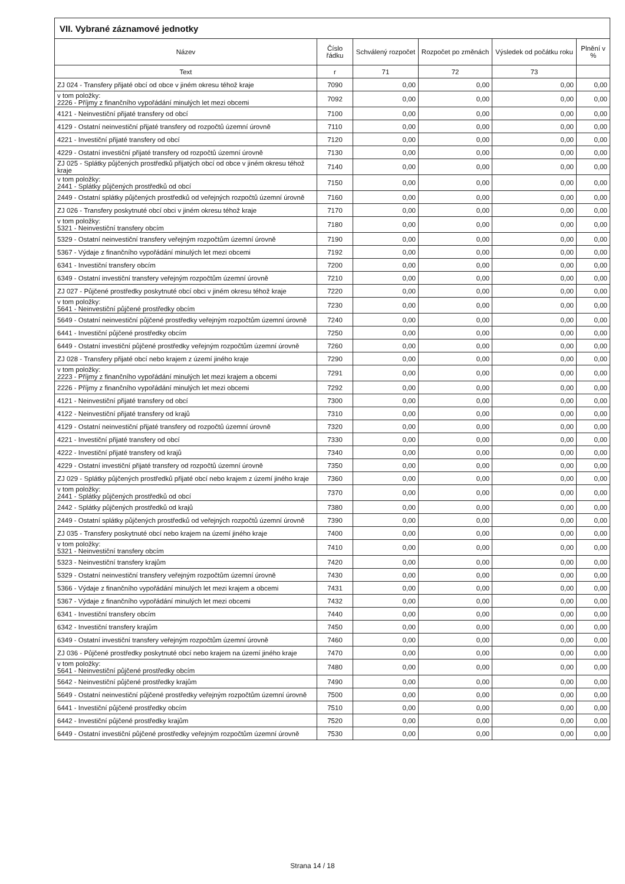| VII. Vybrané záznamové jednotky | | | | | |
| --- | --- | --- | --- | --- | --- |
| Název | Číslo řádku | Schválený rozpočet | Rozpočet po změnách | Výsledek od počátku roku | Plnění v % |
| Text | r | 71 | 72 | 73 | |
| ZJ 024 - Transfery přijaté obcí od obce v jiném okresu téhož kraje | 7090 | 0,00 | 0,00 | 0,00 | 0,00 |
| v tom položky: 2226 - Příjmy z finančního vypořádání minulých let mezi obcemi | 7092 | 0,00 | 0,00 | 0,00 | 0,00 |
| 4121 - Neinvestiční přijaté transfery od obcí | 7100 | 0,00 | 0,00 | 0,00 | 0,00 |
| 4129 - Ostatní neinvestiční přijaté transfery od rozpočtů územní úrovně | 7110 | 0,00 | 0,00 | 0,00 | 0,00 |
| 4221 - Investiční přijaté transfery od obcí | 7120 | 0,00 | 0,00 | 0,00 | 0,00 |
| 4229 - Ostatní investiční přijaté transfery od rozpočtů územní úrovně | 7130 | 0,00 | 0,00 | 0,00 | 0,00 |
| ZJ 025 - Splátky půjčených prostředků přijatých obcí od obce v jiném okresu téhož kraje | 7140 | 0,00 | 0,00 | 0,00 | 0,00 |
| v tom položky: 2441 - Splátky půjčených prostředků od obcí | 7150 | 0,00 | 0,00 | 0,00 | 0,00 |
| 2449 - Ostatní splátky půjčených prostředků od veřejných rozpočtů územní úrovně | 7160 | 0,00 | 0,00 | 0,00 | 0,00 |
| ZJ 026 - Transfery poskytnuté obcí obci v jiném okresu téhož kraje | 7170 | 0,00 | 0,00 | 0,00 | 0,00 |
| v tom položky: 5321 - Neinvestiční transfery obcím | 7180 | 0,00 | 0,00 | 0,00 | 0,00 |
| 5329 - Ostatní neinvestiční transfery veřejným rozpočtům územní úrovně | 7190 | 0,00 | 0,00 | 0,00 | 0,00 |
| 5367 - Výdaje z finančního vypořádání minulých let mezi obcemi | 7192 | 0,00 | 0,00 | 0,00 | 0,00 |
| 6341 - Investiční transfery obcím | 7200 | 0,00 | 0,00 | 0,00 | 0,00 |
| 6349 - Ostatní investiční transfery veřejným rozpočtům územní úrovně | 7210 | 0,00 | 0,00 | 0,00 | 0,00 |
| ZJ 027 - Půjčené prostředky poskytnuté obcí obci v jiném okresu téhož kraje | 7220 | 0,00 | 0,00 | 0,00 | 0,00 |
| v tom položky: 5641 - Neinvestiční půjčené prostředky obcím | 7230 | 0,00 | 0,00 | 0,00 | 0,00 |
| 5649 - Ostatní neinvestiční půjčené prostředky veřejným rozpočtům územní úrovně | 7240 | 0,00 | 0,00 | 0,00 | 0,00 |
| 6441 - Investiční půjčené prostředky obcím | 7250 | 0,00 | 0,00 | 0,00 | 0,00 |
| 6449 - Ostatní investiční půjčené prostředky veřejným rozpočtům územní úrovně | 7260 | 0,00 | 0,00 | 0,00 | 0,00 |
| ZJ 028 - Transfery přijaté obcí nebo krajem z území jiného kraje | 7290 | 0,00 | 0,00 | 0,00 | 0,00 |
| v tom položky: 2223 - Příjmy z finančního vypořádání minulých let mezi krajem a obcemi | 7291 | 0,00 | 0,00 | 0,00 | 0,00 |
| 2226 - Příjmy z finančního vypořádání minulých let mezi obcemi | 7292 | 0,00 | 0,00 | 0,00 | 0,00 |
| 4121 - Neinvestiční přijaté transfery od obcí | 7300 | 0,00 | 0,00 | 0,00 | 0,00 |
| 4122 - Neinvestiční přijaté transfery od krajů | 7310 | 0,00 | 0,00 | 0,00 | 0,00 |
| 4129 - Ostatní neinvestiční přijaté transfery od rozpočtů územní úrovně | 7320 | 0,00 | 0,00 | 0,00 | 0,00 |
| 4221 - Investiční přijaté transfery od obcí | 7330 | 0,00 | 0,00 | 0,00 | 0,00 |
| 4222 - Investiční přijaté transfery od krajů | 7340 | 0,00 | 0,00 | 0,00 | 0,00 |
| 4229 - Ostatní investiční přijaté transfery od rozpočtů územní úrovně | 7350 | 0,00 | 0,00 | 0,00 | 0,00 |
| ZJ 029 - Splátky půjčených prostředků přijaté obcí nebo krajem z území jiného kraje | 7360 | 0,00 | 0,00 | 0,00 | 0,00 |
| v tom položky: 2441 - Splátky půjčených prostředků od obcí | 7370 | 0,00 | 0,00 | 0,00 | 0,00 |
| 2442 - Splátky půjčených prostředků od krajů | 7380 | 0,00 | 0,00 | 0,00 | 0,00 |
| 2449 - Ostatní splátky půjčených prostředků od veřejných rozpočtů územní úrovně | 7390 | 0,00 | 0,00 | 0,00 | 0,00 |
| ZJ 035 - Transfery poskytnuté obcí nebo krajem na území jiného kraje | 7400 | 0,00 | 0,00 | 0,00 | 0,00 |
| v tom položky: 5321 - Neinvestiční transfery obcím | 7410 | 0,00 | 0,00 | 0,00 | 0,00 |
| 5323 - Neinvestiční transfery krajům | 7420 | 0,00 | 0,00 | 0,00 | 0,00 |
| 5329 - Ostatní neinvestiční transfery veřejným rozpočtům územní úrovně | 7430 | 0,00 | 0,00 | 0,00 | 0,00 |
| 5366 - Výdaje z finančního vypořádání minulých let mezi krajem a obcemi | 7431 | 0,00 | 0,00 | 0,00 | 0,00 |
| 5367 - Výdaje z finančního vypořádání minulých let mezi obcemi | 7432 | 0,00 | 0,00 | 0,00 | 0,00 |
| 6341 - Investiční transfery obcím | 7440 | 0,00 | 0,00 | 0,00 | 0,00 |
| 6342 - Investiční transfery krajům | 7450 | 0,00 | 0,00 | 0,00 | 0,00 |
| 6349 - Ostatní investiční transfery veřejným rozpočtům územní úrovně | 7460 | 0,00 | 0,00 | 0,00 | 0,00 |
| ZJ 036 - Půjčené prostředky poskytnuté obcí nebo krajem na území jiného kraje | 7470 | 0,00 | 0,00 | 0,00 | 0,00 |
| v tom položky: 5641 - Neinvestiční půjčené prostředky obcím | 7480 | 0,00 | 0,00 | 0,00 | 0,00 |
| 5642 - Neinvestiční půjčené prostředky krajům | 7490 | 0,00 | 0,00 | 0,00 | 0,00 |
| 5649 - Ostatní neinvestiční půjčené prostředky veřejným rozpočtům územní úrovně | 7500 | 0,00 | 0,00 | 0,00 | 0,00 |
| 6441 - Investiční půjčené prostředky obcím | 7510 | 0,00 | 0,00 | 0,00 | 0,00 |
| 6442 - Investiční půjčené prostředky krajům | 7520 | 0,00 | 0,00 | 0,00 | 0,00 |
| 6449 - Ostatní investiční půjčené prostředky veřejným rozpočtům územní úrovně | 7530 | 0,00 | 0,00 | 0,00 | 0,00 |
Strana 14 / 18